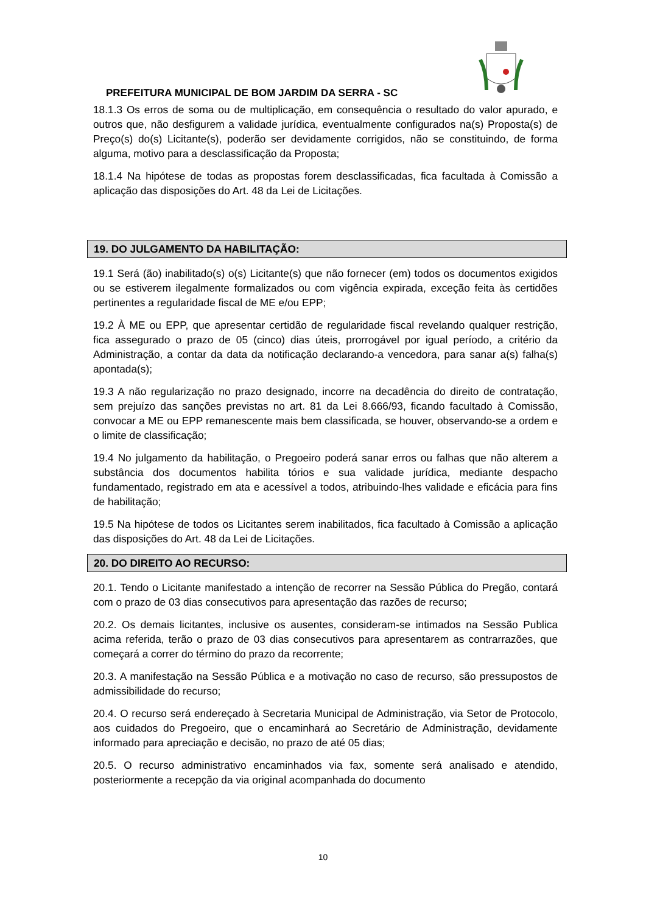PREFEITURA MUNICIPAL DE BOM JARDIM DA SERRA - SC
18.1.3 Os erros de soma ou de multiplicação, em consequência o resultado do valor apurado, e outros que, não desfigurem a validade jurídica, eventualmente configurados na(s) Proposta(s) de Preço(s) do(s) Licitante(s), poderão ser devidamente corrigidos, não se constituindo, de forma alguma, motivo para a desclassificação da Proposta;
18.1.4 Na hipótese de todas as propostas forem desclassificadas, fica facultada à Comissão a aplicação das disposições do Art. 48 da Lei de Licitações.
19. DO JULGAMENTO DA HABILITAÇÃO:
19.1 Será (ão) inabilitado(s) o(s) Licitante(s) que não fornecer (em) todos os documentos exigidos ou se estiverem ilegalmente formalizados ou com vigência expirada, exceção feita às certidões pertinentes a regularidade fiscal de ME e/ou EPP;
19.2 À ME ou EPP, que apresentar certidão de regularidade fiscal revelando qualquer restrição, fica assegurado o prazo de 05 (cinco) dias úteis, prorrogável por igual período, a critério da Administração, a contar da data da notificação declarando-a vencedora, para sanar a(s) falha(s) apontada(s);
19.3 A não regularização no prazo designado, incorre na decadência do direito de contratação, sem prejuízo das sanções previstas no art. 81 da Lei 8.666/93, ficando facultado à Comissão, convocar a ME ou EPP remanescente mais bem classificada, se houver, observando-se a ordem e o limite de classificação;
19.4 No julgamento da habilitação, o Pregoeiro poderá sanar erros ou falhas que não alterem a substância dos documentos habilita tórios e sua validade jurídica, mediante despacho fundamentado, registrado em ata e acessível a todos, atribuindo-lhes validade e eficácia para fins de habilitação;
19.5 Na hipótese de todos os Licitantes serem inabilitados, fica facultado à Comissão a aplicação das disposições do Art. 48 da Lei de Licitações.
20. DO DIREITO AO RECURSO:
20.1. Tendo o Licitante manifestado a intenção de recorrer na Sessão Pública do Pregão, contará com o prazo de 03 dias consecutivos para apresentação das razões de recurso;
20.2. Os demais licitantes, inclusive os ausentes, consideram-se intimados na Sessão Publica acima referida, terão o prazo de 03 dias consecutivos para apresentarem as contrarrazões, que começará a correr do término do prazo da recorrente;
20.3. A manifestação na Sessão Pública e a motivação no caso de recurso, são pressupostos de admissibilidade do recurso;
20.4. O recurso será endereçado à Secretaria Municipal de Administração, via Setor de Protocolo, aos cuidados do Pregoeiro, que o encaminhará ao Secretário de Administração, devidamente informado para apreciação e decisão, no prazo de até 05 dias;
20.5. O recurso administrativo encaminhados via fax, somente será analisado e atendido, posteriormente a recepção da via original acompanhada do documento
10